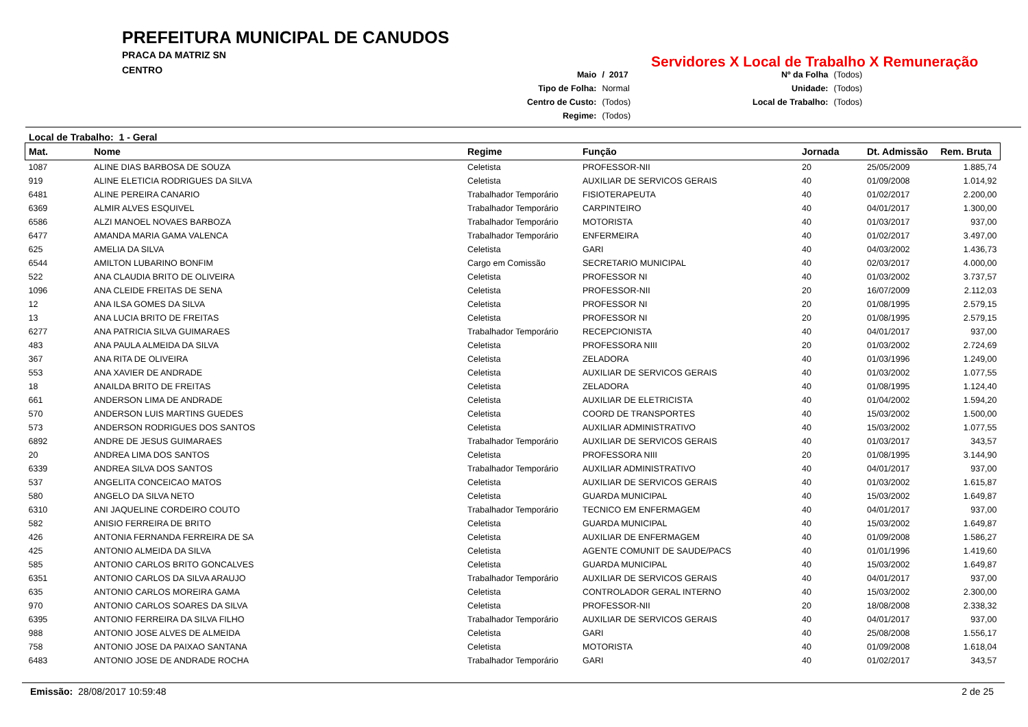PREFEITURA MUNICIPAL DE CANUDOS
PRACA DA MATRIZ SN
CENTRO
Servidores X Local de Trabalho X Remuneração
| Maio | / 2017 |
| Tipo de Folha: | Normal |
| Centro de Custo: | (Todos) |
| Regime: | (Todos) |
| Nº da Folha | (Todos) |
| Unidade: | (Todos) |
| Local de Trabalho: | (Todos) |
Local de Trabalho: 1 - Geral
| Mat. | Nome | Regime | Função | Jornada | Dt. Admissão | Rem. Bruta |
| --- | --- | --- | --- | --- | --- | --- |
| 1087 | ALINE DIAS BARBOSA DE SOUZA | Celetista | PROFESSOR-NII | 20 | 25/05/2009 | 1.885,74 |
| 919 | ALINE ELETICIA RODRIGUES DA SILVA | Celetista | AUXILIAR DE SERVICOS GERAIS | 40 | 01/09/2008 | 1.014,92 |
| 6481 | ALINE PEREIRA CANARIO | Trabalhador Temporário | FISIOTERAPEUTA | 40 | 01/02/2017 | 2.200,00 |
| 6369 | ALMIR ALVES ESQUIVEL | Trabalhador Temporário | CARPINTEIRO | 40 | 04/01/2017 | 1.300,00 |
| 6586 | ALZI MANOEL NOVAES BARBOZA | Trabalhador Temporário | MOTORISTA | 40 | 01/03/2017 | 937,00 |
| 6477 | AMANDA MARIA GAMA VALENCA | Trabalhador Temporário | ENFERMEIRA | 40 | 01/02/2017 | 3.497,00 |
| 625 | AMELIA DA SILVA | Celetista | GARI | 40 | 04/03/2002 | 1.436,73 |
| 6544 | AMILTON LUBARINO BONFIM | Cargo em Comissão | SECRETARIO MUNICIPAL | 40 | 02/03/2017 | 4.000,00 |
| 522 | ANA CLAUDIA BRITO DE OLIVEIRA | Celetista | PROFESSOR NI | 40 | 01/03/2002 | 3.737,57 |
| 1096 | ANA CLEIDE FREITAS DE SENA | Celetista | PROFESSOR-NII | 20 | 16/07/2009 | 2.112,03 |
| 12 | ANA ILSA GOMES DA SILVA | Celetista | PROFESSOR NI | 20 | 01/08/1995 | 2.579,15 |
| 13 | ANA LUCIA BRITO DE FREITAS | Celetista | PROFESSOR NI | 20 | 01/08/1995 | 2.579,15 |
| 6277 | ANA PATRICIA SILVA GUIMARAES | Trabalhador Temporário | RECEPCIONISTA | 40 | 04/01/2017 | 937,00 |
| 483 | ANA PAULA ALMEIDA DA SILVA | Celetista | PROFESSORA NIII | 20 | 01/03/2002 | 2.724,69 |
| 367 | ANA RITA DE OLIVEIRA | Celetista | ZELADORA | 40 | 01/03/1996 | 1.249,00 |
| 553 | ANA XAVIER DE ANDRADE | Celetista | AUXILIAR DE SERVICOS GERAIS | 40 | 01/03/2002 | 1.077,55 |
| 18 | ANAILDA BRITO DE FREITAS | Celetista | ZELADORA | 40 | 01/08/1995 | 1.124,40 |
| 661 | ANDERSON LIMA DE ANDRADE | Celetista | AUXILIAR DE ELETRICISTA | 40 | 01/04/2002 | 1.594,20 |
| 570 | ANDERSON LUIS MARTINS GUEDES | Celetista | COORD DE TRANSPORTES | 40 | 15/03/2002 | 1.500,00 |
| 573 | ANDERSON RODRIGUES DOS SANTOS | Celetista | AUXILIAR ADMINISTRATIVO | 40 | 15/03/2002 | 1.077,55 |
| 6892 | ANDRE DE JESUS GUIMARAES | Trabalhador Temporário | AUXILIAR DE SERVICOS GERAIS | 40 | 01/03/2017 | 343,57 |
| 20 | ANDREA LIMA DOS SANTOS | Celetista | PROFESSORA NIII | 20 | 01/08/1995 | 3.144,90 |
| 6339 | ANDREA SILVA DOS SANTOS | Trabalhador Temporário | AUXILIAR ADMINISTRATIVO | 40 | 04/01/2017 | 937,00 |
| 537 | ANGELITA CONCEICAO MATOS | Celetista | AUXILIAR DE SERVICOS GERAIS | 40 | 01/03/2002 | 1.615,87 |
| 580 | ANGELO DA SILVA NETO | Celetista | GUARDA MUNICIPAL | 40 | 15/03/2002 | 1.649,87 |
| 6310 | ANI JAQUELINE CORDEIRO COUTO | Trabalhador Temporário | TECNICO EM ENFERMAGEM | 40 | 04/01/2017 | 937,00 |
| 582 | ANISIO FERREIRA DE BRITO | Celetista | GUARDA MUNICIPAL | 40 | 15/03/2002 | 1.649,87 |
| 426 | ANTONIA FERNANDA FERREIRA DE SA | Celetista | AUXILIAR DE ENFERMAGEM | 40 | 01/09/2008 | 1.586,27 |
| 425 | ANTONIO ALMEIDA DA SILVA | Celetista | AGENTE COMUNIT DE SAUDE/PACS | 40 | 01/01/1996 | 1.419,60 |
| 585 | ANTONIO CARLOS BRITO GONCALVES | Celetista | GUARDA MUNICIPAL | 40 | 15/03/2002 | 1.649,87 |
| 6351 | ANTONIO CARLOS DA SILVA ARAUJO | Trabalhador Temporário | AUXILIAR DE SERVICOS GERAIS | 40 | 04/01/2017 | 937,00 |
| 635 | ANTONIO CARLOS MOREIRA GAMA | Celetista | CONTROLADOR GERAL INTERNO | 40 | 15/03/2002 | 2.300,00 |
| 970 | ANTONIO CARLOS SOARES DA SILVA | Celetista | PROFESSOR-NII | 20 | 18/08/2008 | 2.338,32 |
| 6395 | ANTONIO FERREIRA DA SILVA FILHO | Trabalhador Temporário | AUXILIAR DE SERVICOS GERAIS | 40 | 04/01/2017 | 937,00 |
| 988 | ANTONIO JOSE ALVES DE ALMEIDA | Celetista | GARI | 40 | 25/08/2008 | 1.556,17 |
| 758 | ANTONIO JOSE DA PAIXAO SANTANA | Celetista | MOTORISTA | 40 | 01/09/2008 | 1.618,04 |
| 6483 | ANTONIO JOSE DE ANDRADE ROCHA | Trabalhador Temporário | GARI | 40 | 01/02/2017 | 343,57 |
Emissão: 28/08/2017 10:59:48 2 de 25